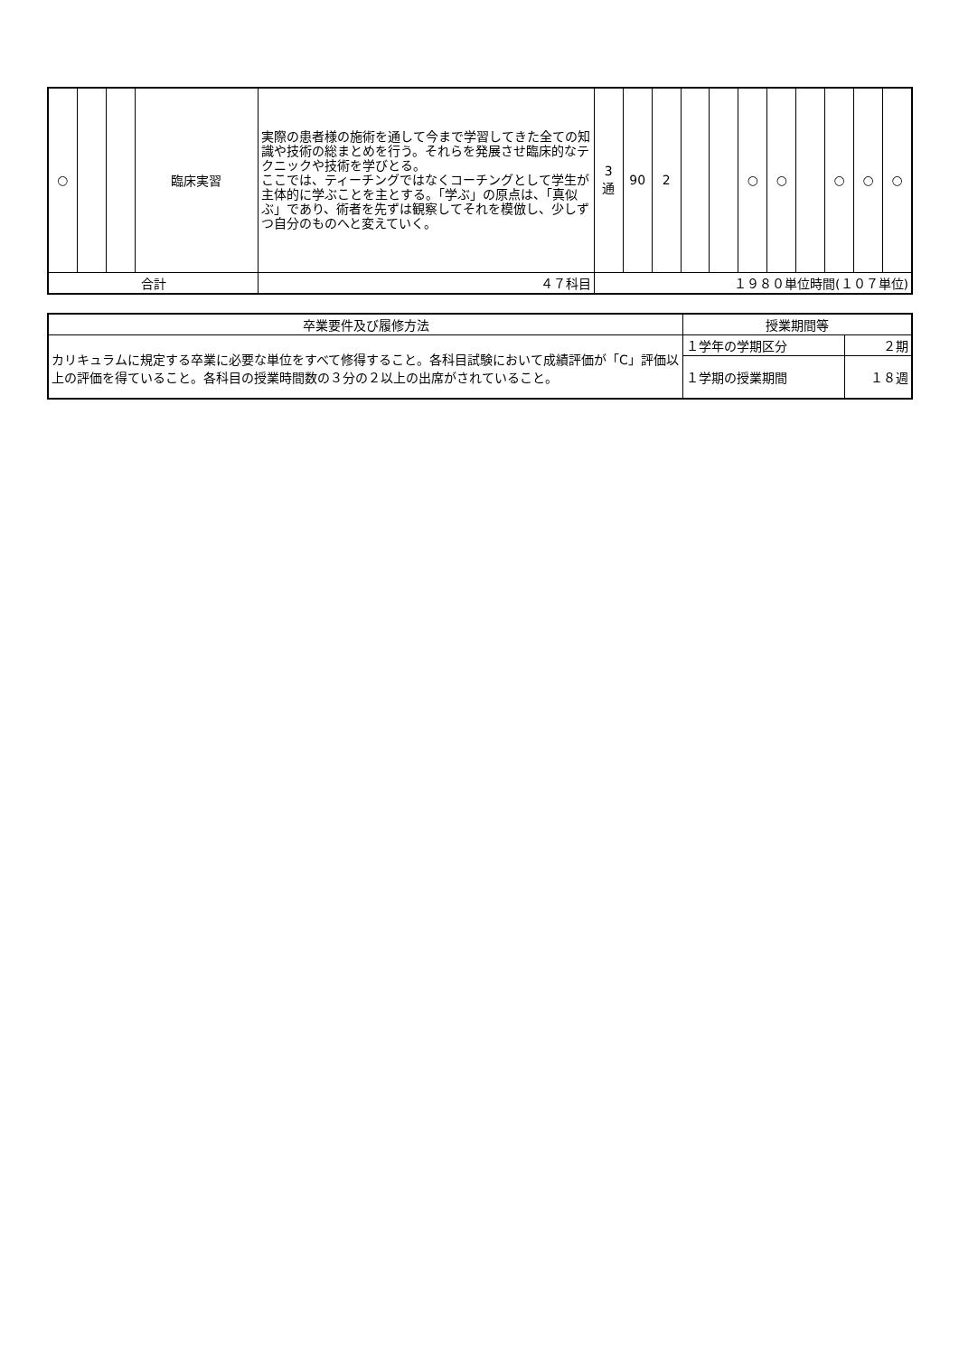| ○ | | | 臨床実習 | 実際の患者様の施術を通して今まで学習してきた全ての知識や技術の総まとめを行う。それらを発展させ臨床的なテクニックや技術を学びとる。 ここでは、ティーチングではなくコーチングとして学生が主体的に学ぶことを主とする。「学ぶ」の原点は、「真似ぶ」であり、術者を先ずは観察してそれを模倣し、少しずつ自分のものへと変えていく。 | 3 通 | 90 | 2 | | | ○ | ○ | | ○ | ○ | ○ |
| 合計 | | | | ４７科目 | １９８０単位時間(１０７単位) | | | | | | | | | | |
| 卒業要件及び履修方法 | 授業期間等 | |
| カリキュラムに規定する卒業に必要な単位をすべて修得すること。各科目試験において成績評価が「C」評価以上の評価を得ていること。各科目の授業時間数の３分の２以上の出席がされていること。 | １学年の学期区分 | ２期 |
| | １学期の授業期間 | １８週 |